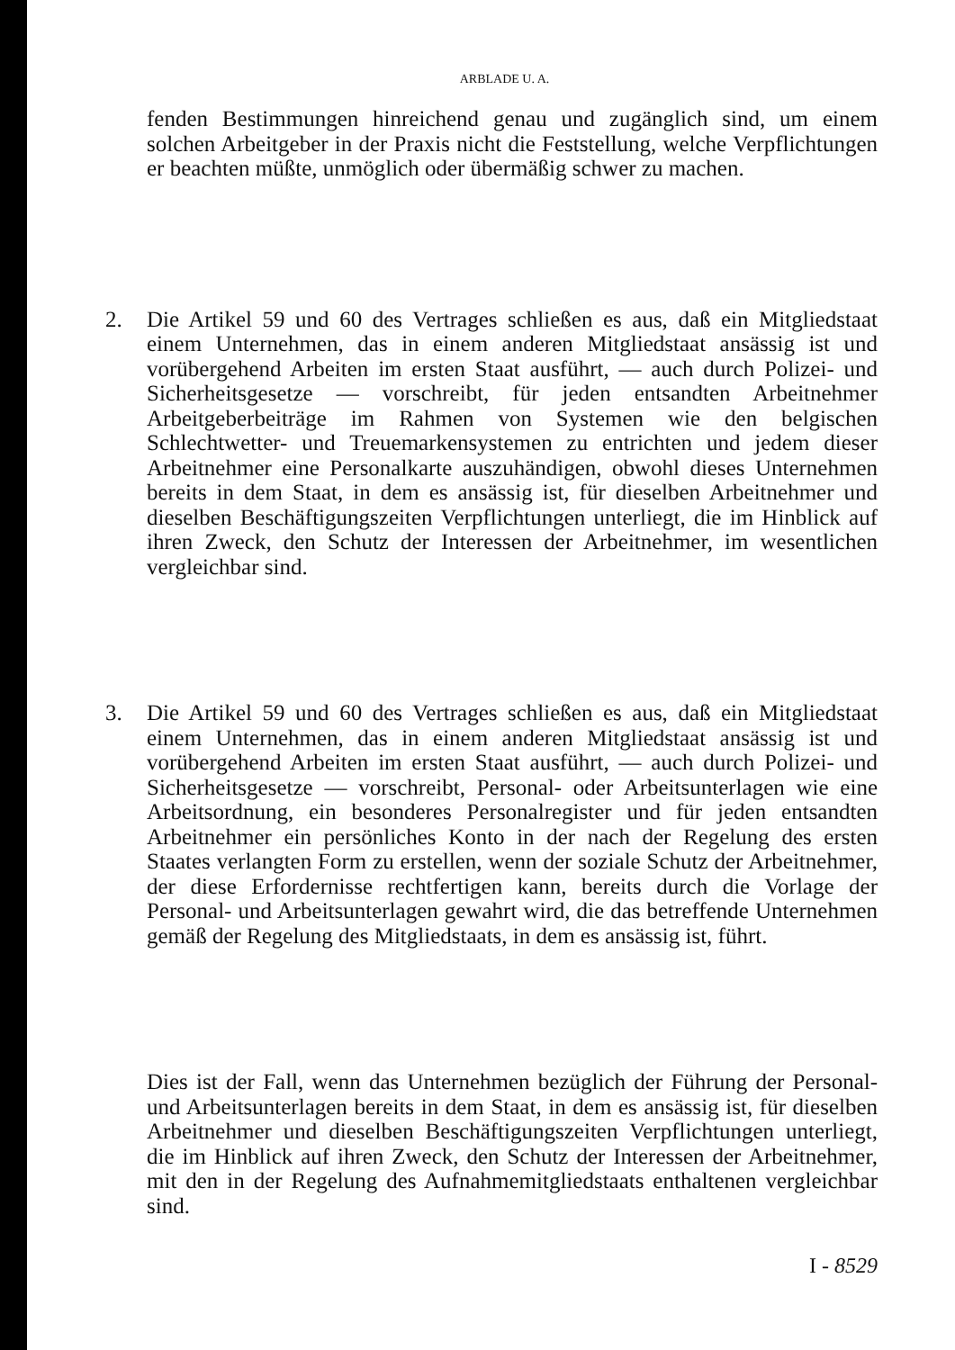ARBLADE U. A.
fenden Bestimmungen hinreichend genau und zugänglich sind, um einem solchen Arbeitgeber in der Praxis nicht die Feststellung, welche Verpflichtungen er beachten müßte, unmöglich oder übermäßig schwer zu machen.
2. Die Artikel 59 und 60 des Vertrages schließen es aus, daß ein Mitgliedstaat einem Unternehmen, das in einem anderen Mitgliedstaat ansässig ist und vorübergehend Arbeiten im ersten Staat ausführt, — auch durch Polizei- und Sicherheitsgesetze — vorschreibt, für jeden entsandten Arbeitnehmer Arbeitgeberbeiträge im Rahmen von Systemen wie den belgischen Schlechtwetter- und Treuemarkensystemen zu entrichten und jedem dieser Arbeitnehmer eine Personalkarte auszuhändigen, obwohl dieses Unternehmen bereits in dem Staat, in dem es ansässig ist, für dieselben Arbeitnehmer und dieselben Beschäftigungszeiten Verpflichtungen unterliegt, die im Hinblick auf ihren Zweck, den Schutz der Interessen der Arbeitnehmer, im wesentlichen vergleichbar sind.
3. Die Artikel 59 und 60 des Vertrages schließen es aus, daß ein Mitgliedstaat einem Unternehmen, das in einem anderen Mitgliedstaat ansässig ist und vorübergehend Arbeiten im ersten Staat ausführt, — auch durch Polizei- und Sicherheitsgesetze — vorschreibt, Personal- oder Arbeitsunterlagen wie eine Arbeitsordnung, ein besonderes Personalregister und für jeden entsandten Arbeitnehmer ein persönliches Konto in der nach der Regelung des ersten Staates verlangten Form zu erstellen, wenn der soziale Schutz der Arbeitnehmer, der diese Erfordernisse rechtfertigen kann, bereits durch die Vorlage der Personal- und Arbeitsunterlagen gewahrt wird, die das betreffende Unternehmen gemäß der Regelung des Mitgliedstaats, in dem es ansässig ist, führt.
Dies ist der Fall, wenn das Unternehmen bezüglich der Führung der Personal- und Arbeitsunterlagen bereits in dem Staat, in dem es ansässig ist, für dieselben Arbeitnehmer und dieselben Beschäftigungszeiten Verpflichtungen unterliegt, die im Hinblick auf ihren Zweck, den Schutz der Interessen der Arbeitnehmer, mit den in der Regelung des Aufnahmemitgliedstaats enthaltenen vergleichbar sind.
I - 8529